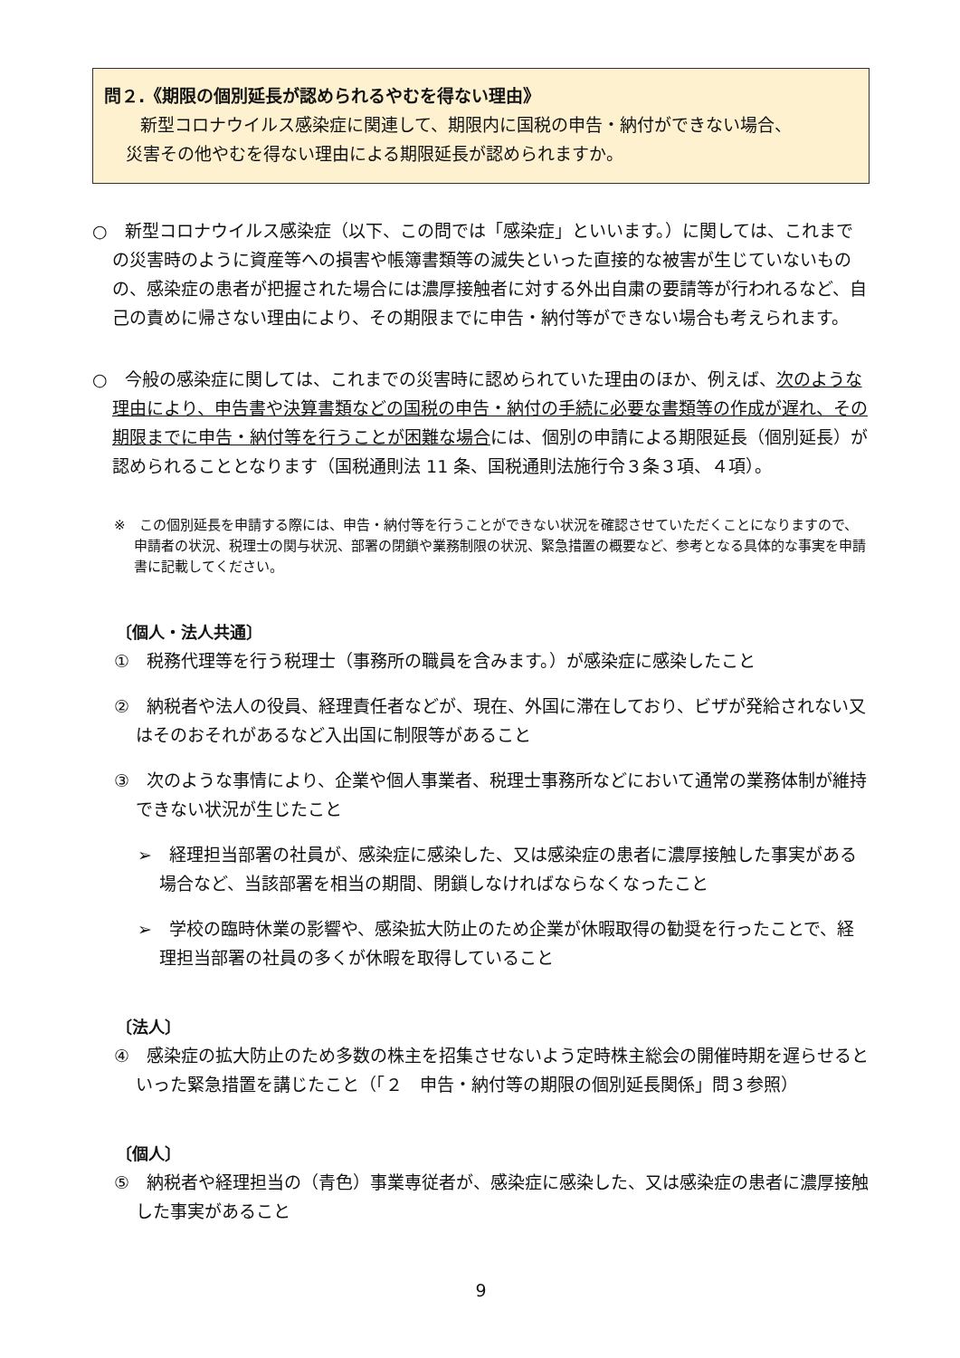問２.《期限の個別延長が認められるやむを得ない理由》
新型コロナウイルス感染症に関連して、期限内に国税の申告・納付ができない場合、
災害その他やむを得ない理由による期限延長が認められますか。
○　新型コロナウイルス感染症（以下、この問では「感染症」といいます。）に関しては、これまでの災害時のように資産等への損害や帳簿書類等の滅失といった直接的な被害が生じていないものの、感染症の患者が把握された場合には濃厚接触者に対する外出自粛の要請等が行われるなど、自己の責めに帰さない理由により、その期限までに申告・納付等ができない場合も考えられます。
○　今般の感染症に関しては、これまでの災害時に認められていた理由のほか、例えば、次のような理由により、申告書や決算書類などの国税の申告・納付の手続に必要な書類等の作成が遅れ、その期限までに申告・納付等を行うことが困難な場合には、個別の申請による期限延長（個別延長）が認められることとなります（国税通則法 11 条、国税通則法施行令３条３項、４項）。
※　この個別延長を申請する際には、申告・納付等を行うことができない状況を確認させていただくことになりますので、申請者の状況、税理士の関与状況、部署の閉鎖や業務制限の状況、緊急措置の概要など、参考となる具体的な事実を申請書に記載してください。
〔個人・法人共通〕
①　税務代理等を行う税理士（事務所の職員を含みます。）が感染症に感染したこと
②　納税者や法人の役員、経理責任者などが、現在、外国に滞在しており、ビザが発給されない又はそのおそれがあるなど入出国に制限等があること
③　次のような事情により、企業や個人事業者、税理士事務所などにおいて通常の業務体制が維持できない状況が生じたこと
➢　経理担当部署の社員が、感染症に感染した、又は感染症の患者に濃厚接触した事実がある場合など、当該部署を相当の期間、閉鎖しなければならなくなったこと
➢　学校の臨時休業の影響や、感染拡大防止のため企業が休暇取得の勧奨を行ったことで、経理担当部署の社員の多くが休暇を取得していること
〔法人〕
④　感染症の拡大防止のため多数の株主を招集させないよう定時株主総会の開催時期を遅らせるといった緊急措置を講じたこと（「２　申告・納付等の期限の個別延長関係」問３参照）
〔個人〕
⑤　納税者や経理担当の（青色）事業専従者が、感染症に感染した、又は感染症の患者に濃厚接触した事実があること
9